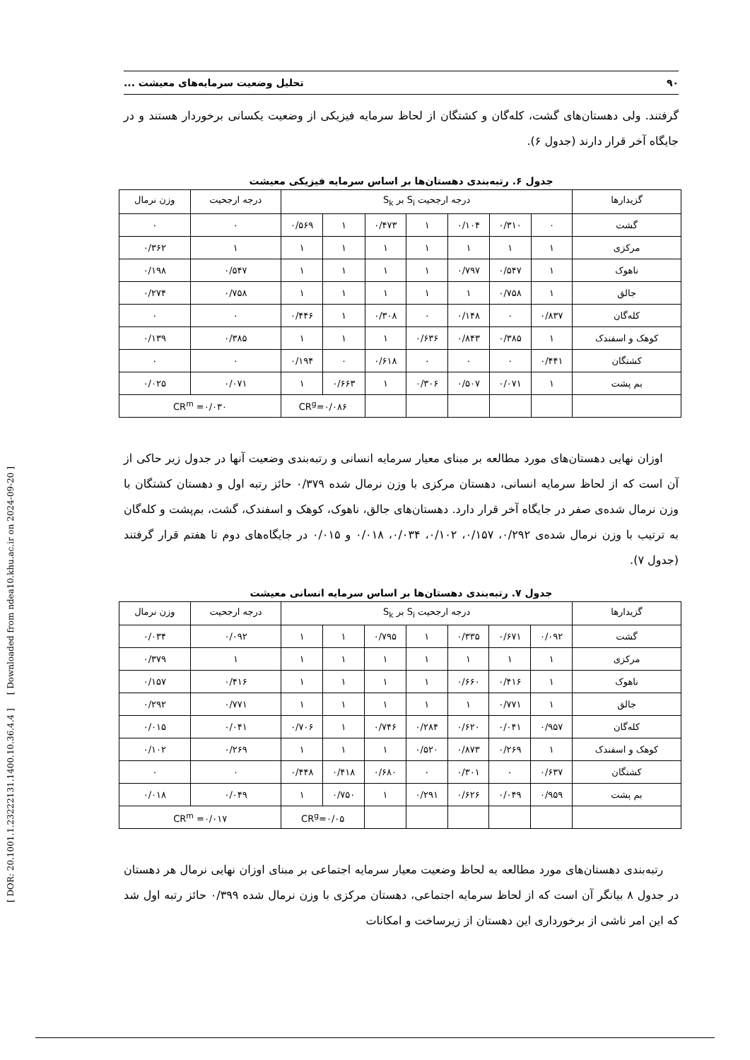[ DOR: 20.1001.1.23222131.1400.10.36.4.4 ] [ Downloaded from ndea10.khu.ac.ir on 2024-09-20 ]
۹۰ تحلیل وضعیت سرمایه‌های معیشت ...
گرفتند. ولی دهستان‌های گشت، کله‌گان و کشتگان از لحاظ سرمایه فیزیکی از وضعیت یکسانی برخوردار هستند و در جایگاه آخر قرار دارند (جدول ۶).
جدول ۶. رتبه‌بندی دهستان‌ها بر اساس سرمایه فیزیکی معیشت
| گزیدارها | درجه ارجحیت S<sub>i</sub> بر S<sub>k</sub> | | | | | | | درجه ارجحیت | وزن نرمال |
| --- | --- | --- | --- | --- | --- | --- | --- | --- | --- |
| گشت | ۰ | ۰/۳۱۰ | ۰/۱۰۴ | ۱ | ۰/۴۷۳ | ۱ | ۰/۵۶۹ | ۰ | ۰ |
| مرکزی | ۱ | ۱ | ۱ | ۱ | ۱ | ۱ | ۱ | ۱ | ۰/۳۶۲ |
| ناهوک | ۱ | ۰/۵۴۷ | ۰/۷۹۷ | ۱ | ۱ | ۱ | ۱ | ۰/۵۴۷ | ۰/۱۹۸ |
| جالق | ۱ | ۰/۷۵۸ | ۱ | ۱ | ۱ | ۱ | ۱ | ۰/۷۵۸ | ۰/۲۷۴ |
| کله‌گان | ۰/۸۳۷ | ۰ | ۰/۱۴۸ | ۰ | ۰/۳۰۸ | ۱ | ۰/۴۴۶ | ۰ | ۰ |
| کوهک و اسفندک | ۱ | ۰/۳۸۵ | ۰/۸۴۳ | ۰/۶۳۶ | ۱ | ۱ | ۱ | ۰/۳۸۵ | ۰/۱۳۹ |
| کشتگان | ۰/۴۴۱ | ۰ | ۰ | ۰ | ۰/۶۱۸ | ۰ | ۰/۱۹۴ | ۰ | ۰ |
| بم پشت | ۱ | ۰/۰۷۱ | ۰/۵۰۷ | ۰/۳۰۶ | ۱ | ۰/۶۶۳ | ۱ | ۰/۰۷۱ | ۰/۰۲۵ |
| | | | | | | CR<sup>g</sup>=۰/۰۸۶ | | CR<sup>m</sup> =۰/۰۳۰ | |
اوزان نهایی دهستان‌های مورد مطالعه بر مبنای معیار سرمایه انسانی و رتبه‌بندی وضعیت آنها در جدول زیر حاکی از آن است که از لحاظ سرمایه انسانی، دهستان مرکزی با وزن نرمال شده ۰/۳۷۹ حائز رتبه اول و دهستان کشتگان با وزن نرمال شده‌ی صفر در جایگاه آخر قرار دارد. دهستان‌های جالق، ناهوک، کوهک و اسفندک، گشت، بم‌پشت و کله‌گان به ترتیب با وزن نرمال شده‌ی ۰/۲۹۲، ۰/۱۵۷، ۰/۱۰۲، ۰/۰۳۴، ۰/۰۱۸ و ۰/۰۱۵ در جایگاه‌های دوم تا هفتم قرار گرفتند (جدول ۷).
جدول ۷. رتبه‌بندی دهستان‌ها بر اساس سرمایه انسانی معیشت
| گزیدارها | درجه ارجحیت S<sub>i</sub> بر S<sub>k</sub> | | | | | | | درجه ارجحیت | وزن نرمال |
| --- | --- | --- | --- | --- | --- | --- | --- | --- | --- |
| گشت | ۰/۰۹۲ | ۰/۶۷۱ | ۰/۳۳۵ | ۱ | ۰/۷۹۵ | ۱ | ۱ | ۰/۰۹۲ | ۰/۰۳۴ |
| مرکزی | ۱ | ۱ | ۱ | ۱ | ۱ | ۱ | ۱ | ۱ | ۰/۳۷۹ |
| ناهوک | ۱ | ۰/۴۱۶ | ۰/۶۶۰ | ۱ | ۱ | ۱ | ۱ | ۰/۴۱۶ | ۰/۱۵۷ |
| جالق | ۱ | ۰/۷۷۱ | ۱ | ۱ | ۱ | ۱ | ۱ | ۰/۷۷۱ | ۰/۲۹۲ |
| کله‌گان | ۰/۹۵۷ | ۰/۰۴۱ | ۰/۶۲۰ | ۰/۲۸۴ | ۰/۷۴۶ | ۱ | ۰/۷۰۶ | ۰/۰۴۱ | ۰/۰۱۵ |
| کوهک و اسفندک | ۱ | ۰/۲۶۹ | ۰/۸۷۳ | ۰/۵۲۰ | ۱ | ۱ | ۱ | ۰/۲۶۹ | ۰/۱۰۲ |
| کشتگان | ۰/۶۳۷ | ۰ | ۰/۳۰۱ | ۰ | ۰/۶۸۰ | ۰/۴۱۸ | ۰/۴۴۸ | ۰ | ۰ |
| بم پشت | ۰/۹۵۹ | ۰/۰۴۹ | ۰/۶۲۶ | ۰/۲۹۱ | ۱ | ۰/۷۵۰ | ۱ | ۰/۰۴۹ | ۰/۰۱۸ |
| | | | | | | CR<sup>g</sup>=۰/۰۵ | | CR<sup>m</sup> =۰/۰۱۷ | |
رتبه‌بندی دهستان‌های مورد مطالعه به لحاظ وضعیت معیار سرمایه اجتماعی بر مبنای اوزان نهایی نرمال هر دهستان در جدول ۸ بیانگر آن است که از لحاظ سرمایه اجتماعی، دهستان مرکزی با وزن نرمال شده ۰/۳۹۹ حائز رتبه اول شد که این امر ناشی از برخورداری این دهستان از زیرساخت و امکانات